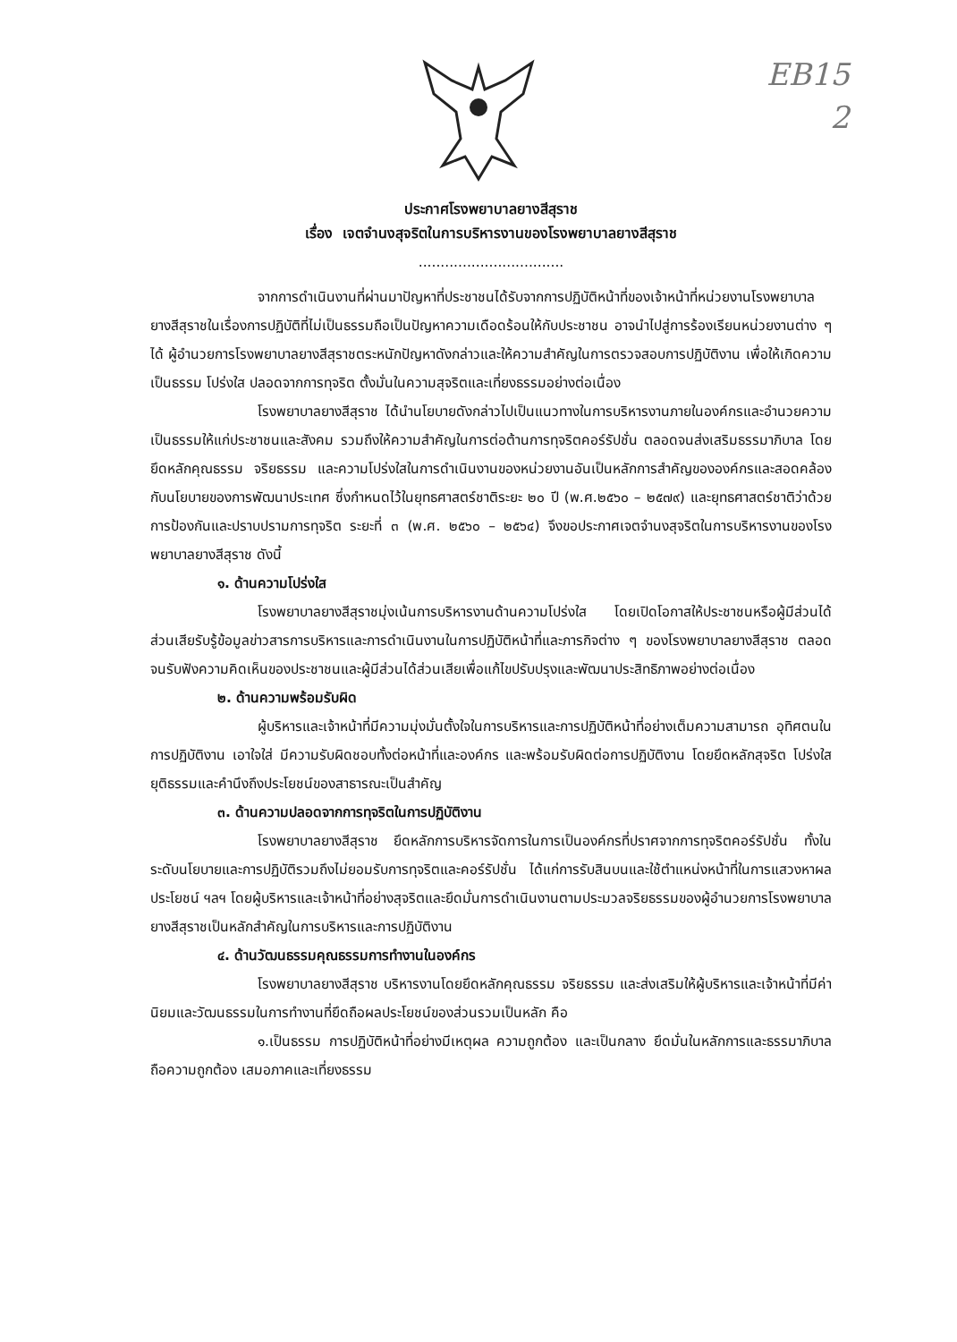EB15
2
ประกาศโรงพยาบาลยางสีสุราช
เรื่อง เจตจำนงสุจริตในการบริหารงานของโรงพยาบาลยางสีสุราช
.................................
จากการดำเนินงานที่ผ่านมาปัญหาที่ประชาชนได้รับจากการปฏิบัติหน้าที่ของเจ้าหน้าที่หน่วยงานโรงพยาบาลยางสีสุราชในเรื่องการปฏิบัติที่ไม่เป็นธรรมถือเป็นปัญหาความเดือดร้อนให้กับประชาชน อาจนำไปสู่การร้องเรียนหน่วยงานต่าง ๆ ได้ ผู้อำนวยการโรงพยาบาลยางสีสุราชตระหนักปัญหาดังกล่าวและให้ความสำคัญในการตรวจสอบการปฏิบัติงาน เพื่อให้เกิดความเป็นธรรม โปร่งใส ปลอดจากการทุจริต ตั้งมั่นในความสุจริตและเที่ยงธรรมอย่างต่อเนื่อง
โรงพยาบาลยางสีสุราช ได้นำนโยบายดังกล่าวไปเป็นแนวทางในการบริหารงานภายในองค์กรและอำนวยความเป็นธรรมให้แก่ประชาชนและสังคม รวมถึงให้ความสำคัญในการต่อต้านการทุจริตคอร์รัปชั่น ตลอดจนส่งเสริมธรรมาภิบาล โดยยึดหลักคุณธรรม จริยธรรม และความโปร่งใสในการดำเนินงานของหน่วยงานอันเป็นหลักการสำคัญขององค์กรและสอดคล้องกับนโยบายของการพัฒนาประเทศ ซึ่งกำหนดไว้ในยุทธศาสตร์ชาติระยะ ๒๐ ปี (พ.ศ.๒๕๖๐ – ๒๕๗๙) และยุทธศาสตร์ชาติว่าด้วยการป้องกันและปราบปรามการทุจริต ระยะที่ ๓ (พ.ศ. ๒๕๖๐ – ๒๕๖๔) จึงขอประกาศเจตจำนงสุจริตในการบริหารงานของโรงพยาบาลยางสีสุราช ดังนี้
๑. ด้านความโปร่งใส
โรงพยาบาลยางสีสุราชมุ่งเน้นการบริหารงานด้านความโปร่งใส โดยเปิดโอกาสให้ประชาชนหรือผู้มีส่วนได้ส่วนเสียรับรู้ข้อมูลข่าวสารการบริหารและการดำเนินงานในการปฏิบัติหน้าที่และภารกิจต่าง ๆ ของโรงพยาบาลยางสีสุราช ตลอดจนรับฟังความคิดเห็นของประชาชนและผู้มีส่วนได้ส่วนเสียเพื่อแก้ไขปรับปรุงและพัฒนาประสิทธิภาพอย่างต่อเนื่อง
๒. ด้านความพร้อมรับผิด
ผู้บริหารและเจ้าหน้าที่มีความมุ่งมั่นตั้งใจในการบริหารและการปฏิบัติหน้าที่อย่างเต็มความสามารถ อุทิศตนในการปฏิบัติงาน เอาใจใส่ มีความรับผิดชอบทั้งต่อหน้าที่และองค์กร และพร้อมรับผิดต่อการปฏิบัติงาน โดยยึดหลักสุจริต โปร่งใส ยุติธรรมและคำนึงถึงประโยชน์ของสาธารณะเป็นสำคัญ
๓. ด้านความปลอดจากการทุจริตในการปฏิบัติงาน
โรงพยาบาลยางสีสุราช ยึดหลักการบริหารจัดการในการเป็นองค์กรที่ปราศจากการทุจริตคอร์รัปชั่น ทั้งในระดับนโยบายและการปฏิบัติรวมถึงไม่ยอมรับการทุจริตและคอร์รัปชั่น ได้แก่การรับสินบนและใช้ตำแหน่งหน้าที่ในการแสวงหาผลประโยชน์ ฯลฯ โดยผู้บริหารและเจ้าหน้าที่อย่างสุจริตและยึดมั่นการดำเนินงานตามประมวลจริยธรรมของผู้อำนวยการโรงพยาบาลยางสีสุราชเป็นหลักสำคัญในการบริหารและการปฏิบัติงาน
๔. ด้านวัฒนธรรมคุณธรรมการทำงานในองค์กร
โรงพยาบาลยางสีสุราช บริหารงานโดยยึดหลักคุณธรรม จริยธรรม และส่งเสริมให้ผู้บริหารและเจ้าหน้าที่มีค่านิยมและวัฒนธรรมในการทำงานที่ยึดถือผลประโยชน์ของส่วนรวมเป็นหลัก คือ
๑.เป็นธรรม การปฏิบัติหน้าที่อย่างมีเหตุผล ความถูกต้อง และเป็นกลาง ยึดมั่นในหลักการและธรรมาภิบาล ถือความถูกต้อง เสมอภาคและเที่ยงธรรม